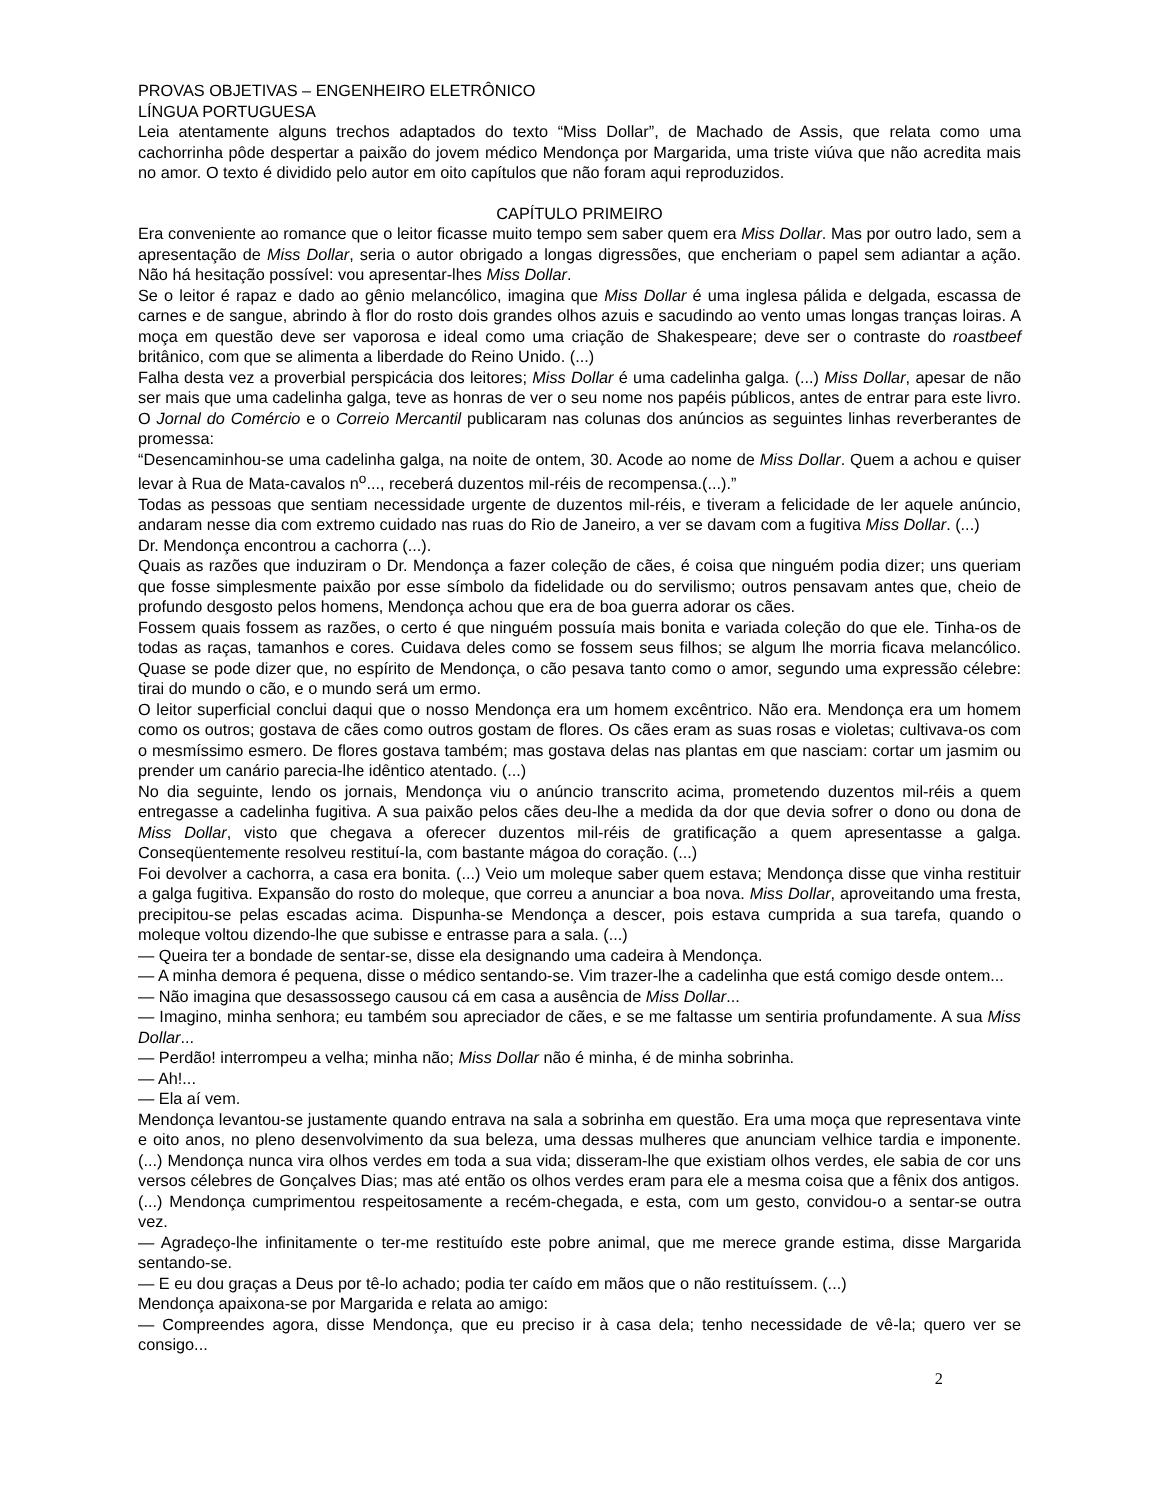PROVAS OBJETIVAS – ENGENHEIRO ELETRÔNICO
LÍNGUA PORTUGUESA
Leia atentamente alguns trechos adaptados do texto “Miss Dollar”, de Machado de Assis, que relata como uma cachorrinha pôde despertar a paixão do jovem médico Mendonça por Margarida, uma triste viúva que não acredita mais no amor. O texto é dividido pelo autor em oito capítulos que não foram aqui reproduzidos.
CAPÍTULO PRIMEIRO
Era conveniente ao romance que o leitor ficasse muito tempo sem saber quem era Miss Dollar. Mas por outro lado, sem a apresentação de Miss Dollar, seria o autor obrigado a longas digressões, que encheriam o papel sem adiantar a ação. Não há hesitação possível: vou apresentar-lhes Miss Dollar.
Se o leitor é rapaz e dado ao gênio melancólico, imagina que Miss Dollar é uma inglesa pálida e delgada, escassa de carnes e de sangue, abrindo à flor do rosto dois grandes olhos azuis e sacudindo ao vento umas longas tranças loiras. A moça em questão deve ser vaporosa e ideal como uma criação de Shakespeare; deve ser o contraste do roastbeef britânico, com que se alimenta a liberdade do Reino Unido. (...)
Falha desta vez a proverbial perspicácia dos leitores; Miss Dollar é uma cadelinha galga. (...) Miss Dollar, apesar de não ser mais que uma cadelinha galga, teve as honras de ver o seu nome nos papéis públicos, antes de entrar para este livro. O Jornal do Comércio e o Correio Mercantil publicaram nas colunas dos anúncios as seguintes linhas reverberantes de promessa:
“Desencaminhou-se uma cadelinha galga, na noite de ontem, 30. Acode ao nome de Miss Dollar. Quem a achou e quiser levar à Rua de Mata-cavalos n<sup>o</sup>..., receberá duzentos mil-réis de recompensa.(...).”
Todas as pessoas que sentiam necessidade urgente de duzentos mil-réis, e tiveram a felicidade de ler aquele anúncio, andaram nesse dia com extremo cuidado nas ruas do Rio de Janeiro, a ver se davam com a fugitiva Miss Dollar. (...)
Dr. Mendonça encontrou a cachorra (...).
Quais as razões que induziram o Dr. Mendonça a fazer coleção de cães, é coisa que ninguém podia dizer; uns queriam que fosse simplesmente paixão por esse símbolo da fidelidade ou do servilismo; outros pensavam antes que, cheio de profundo desgosto pelos homens, Mendonça achou que era de boa guerra adorar os cães.
Fossem quais fossem as razões, o certo é que ninguém possuía mais bonita e variada coleção do que ele. Tinha-os de todas as raças, tamanhos e cores. Cuidava deles como se fossem seus filhos; se algum lhe morria ficava melancólico. Quase se pode dizer que, no espírito de Mendonça, o cão pesava tanto como o amor, segundo uma expressão célebre: tirai do mundo o cão, e o mundo será um ermo.
O leitor superficial conclui daqui que o nosso Mendonça era um homem excêntrico. Não era. Mendonça era um homem como os outros; gostava de cães como outros gostam de flores. Os cães eram as suas rosas e violetas; cultivava-os com o mesmíssimo esmero. De flores gostava também; mas gostava delas nas plantas em que nasciam: cortar um jasmim ou prender um canário parecia-lhe idêntico atentado. (...)
No dia seguinte, lendo os jornais, Mendonça viu o anúncio transcrito acima, prometendo duzentos mil-réis a quem entregasse a cadelinha fugitiva. A sua paixão pelos cães deu-lhe a medida da dor que devia sofrer o dono ou dona de Miss Dollar, visto que chegava a oferecer duzentos mil-réis de gratificação a quem apresentasse a galga. Conseqüentemente resolveu restituí-la, com bastante mágoa do coração. (...)
Foi devolver a cachorra, a casa era bonita. (...) Veio um moleque saber quem estava; Mendonça disse que vinha restituir a galga fugitiva. Expansão do rosto do moleque, que correu a anunciar a boa nova. Miss Dollar, aproveitando uma fresta, precipitou-se pelas escadas acima. Dispunha-se Mendonça a descer, pois estava cumprida a sua tarefa, quando o moleque voltou dizendo-lhe que subisse e entrasse para a sala. (...)
— Queira ter a bondade de sentar-se, disse ela designando uma cadeira à Mendonça.
— A minha demora é pequena, disse o médico sentando-se. Vim trazer-lhe a cadelinha que está comigo desde ontem...
— Não imagina que desassossego causou cá em casa a ausência de Miss Dollar...
— Imagino, minha senhora; eu também sou apreciador de cães, e se me faltasse um sentiria profundamente. A sua Miss Dollar...
— Perdão! interrompeu a velha; minha não; Miss Dollar não é minha, é de minha sobrinha.
— Ah!...
— Ela aí vem.
Mendonça levantou-se justamente quando entrava na sala a sobrinha em questão. Era uma moça que representava vinte e oito anos, no pleno desenvolvimento da sua beleza, uma dessas mulheres que anunciam velhice tardia e imponente. (...) Mendonça nunca vira olhos verdes em toda a sua vida; disseram-lhe que existiam olhos verdes, ele sabia de cor uns versos célebres de Gonçalves Dias; mas até então os olhos verdes eram para ele a mesma coisa que a fênix dos antigos.
(...) Mendonça cumprimentou respeitosamente a recém-chegada, e esta, com um gesto, convidou-o a sentar-se outra vez.
— Agradeço-lhe infinitamente o ter-me restituído este pobre animal, que me merece grande estima, disse Margarida sentando-se.
— E eu dou graças a Deus por tê-lo achado; podia ter caído em mãos que o não restituíssem. (...)
Mendonça apaixona-se por Margarida e relata ao amigo:
— Compreendes agora, disse Mendonça, que eu preciso ir à casa dela; tenho necessidade de vê-la; quero ver se consigo...
2